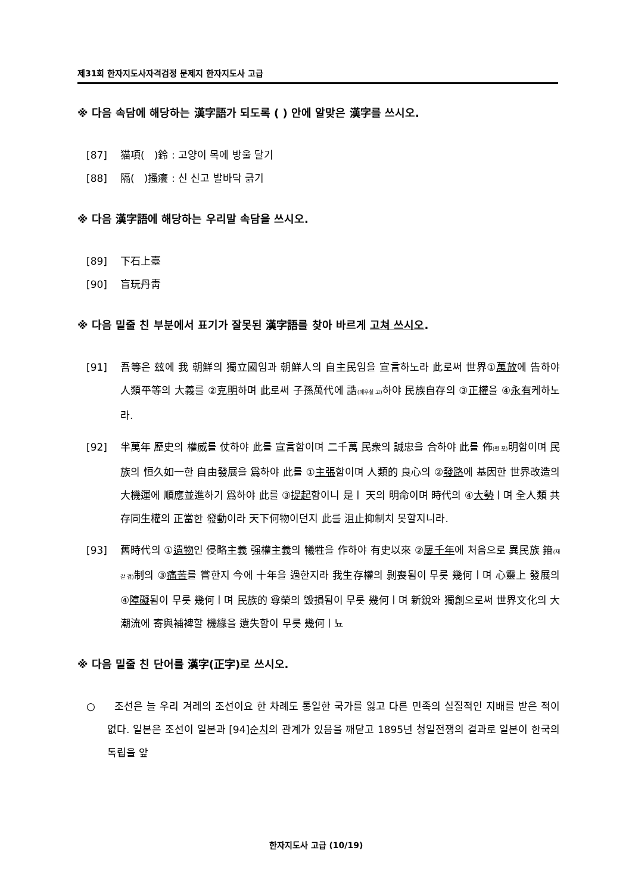제31회 한자지도사자격검정 문제지 한자지도사 고급
※ 다음 속담에 해당하는 漢字語가 되도록 ( ) 안에 알맞은 漢字를 쓰시오.
[87] 猫項( )鈴 : 고양이 목에 방울 달기
[88] 隔( )搔癢 : 신 신고 발바닥 긁기
※ 다음 漢字語에 해당하는 우리말 속담을 쓰시오.
[89] 下石上臺
[90] 盲玩丹靑
※ 다음 밑줄 친 부분에서 표기가 잘못된 漢字語를 찾아 바르게 고쳐 쓰시오.
[91] 吾等은 玆에 我 朝鮮의 獨立國임과 朝鮮人의 自主民임을 宣言하노라 此로써 世界①萬放에 告하야 人類平等의 大義를 ②克明하며 此로써 子孫萬代에 誥(깨우칠 고) 하야 民族自存의 ③正權을 ④永有케하노라.
[92] 半萬年 歷史의 權威를 仗하야 此를 宣言함이며 二千萬 民衆의 誠忠을 合하야 此를 佈(펼 포) 明함이며 民族의 恒久如一한 自由發展을 爲하야 此를 ①主張함이며 人類的 良心의 ②發路에 基因한 世界改造의 大機運에 順應並進하기 爲하야 此를 ③提起함이니 是ㅣ 天의 明命이며 時代의 ④大勢ㅣ며 全人類 共存同生權의 正當한 發動이라 天下何物이던지 此를 沮止抑制치 못할지니라.
[93] 舊時代의 ①遺物인 侵略主義 强權主義의 犧牲을 作하야 有史以來 ②屢千年에 처음으로 異民族 箝(재갈 겸) 制의 ③痛苦를 嘗한지 今에 十年을 過한지라 我生存權의 剝喪됨이 무릇 幾何ㅣ며 心靈上 發展의 ④障礙됨이 무릇 幾何ㅣ며 民族的 尊榮의 毁損됨이 무릇 幾何ㅣ며 新銳와 獨創으로써 世界文化의 大潮流에 寄與補裨할 機緣을 遺失함이 무릇 幾何ㅣ뇨
※ 다음 밑줄 친 단어를 漢字(正字)로 쓰시오.
○ 조선은 늘 우리 겨레의 조선이요 한 차례도 통일한 국가를 잃고 다른 민족의 실질적인 지배를 받은 적이 없다. 일본은 조선이 일본과 [94]순치의 관계가 있음을 깨닫고 1895년 청일전쟁의 결과로 일본이 한국의 독립을 앞
한자지도사 고급 (10/19)